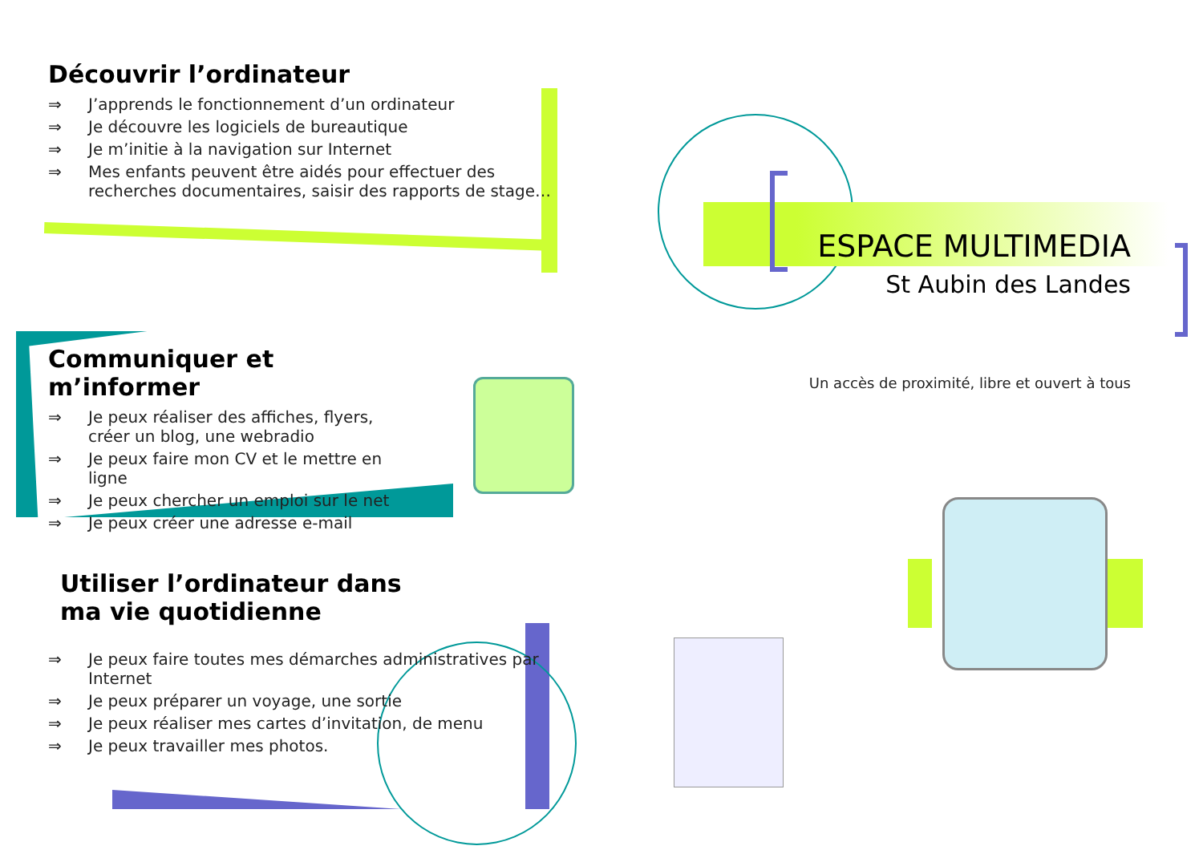Découvrir l’ordinateur
⇒ J’apprends le fonctionnement d’un ordinateur
⇒ Je découvre les logiciels de bureautique
⇒ Je m’initie à la navigation sur Internet
⇒ Mes enfants peuvent être aidés pour effectuer des recherches documentaires, saisir des rapports de stage…
Communiquer et m’informer
⇒ Je peux réaliser des affiches, flyers, créer un blog, une webradio
⇒ Je peux faire mon CV et le mettre en ligne
⇒ Je peux chercher un emploi sur le net
⇒ Je peux créer une adresse e-mail
Utiliser l’ordinateur dans
ma vie quotidienne
⇒ Je peux faire toutes mes démarches administratives par Internet
⇒ Je peux préparer un voyage, une sortie
⇒ Je peux réaliser mes cartes d’invitation, de menu
⇒ Je peux travailler mes photos.
ESPACE MULTIMEDIA
St Aubin des Landes
Un accès de proximité, libre et ouvert à tous